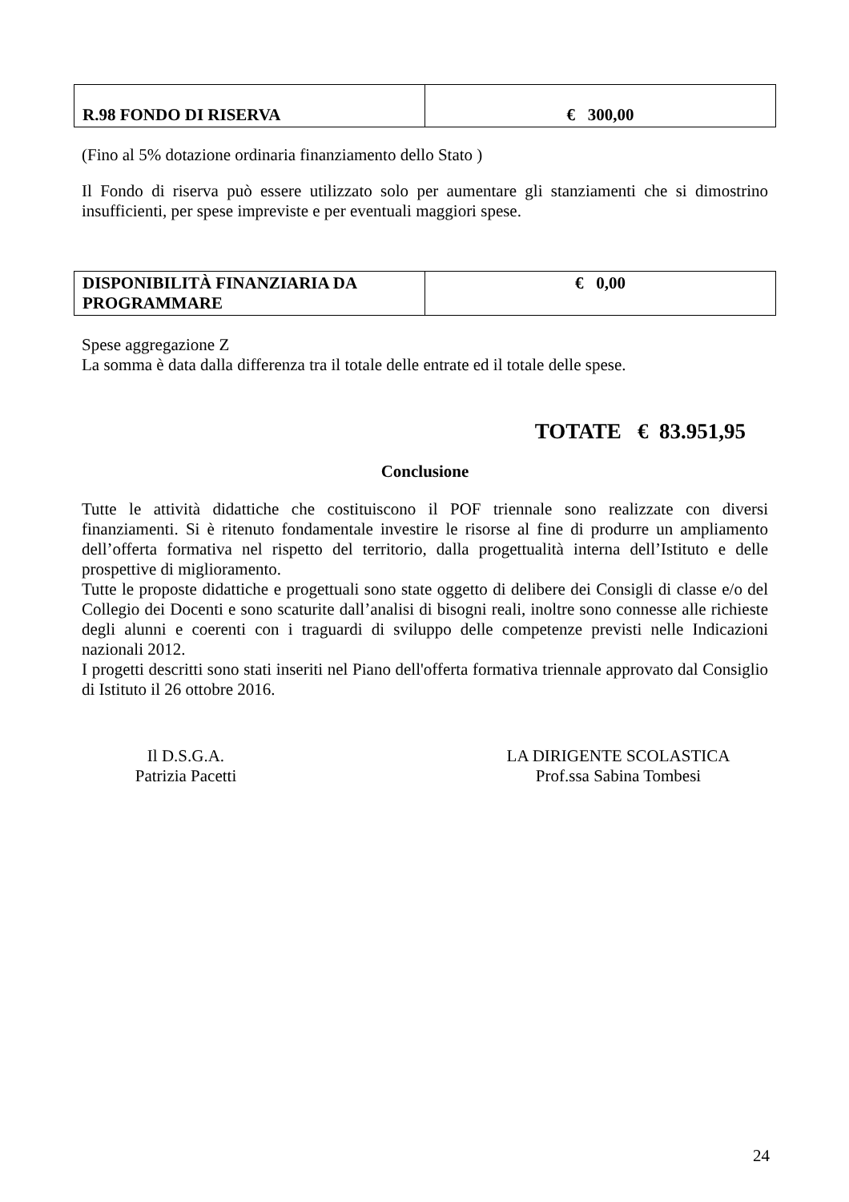| R.98 FONDO DI RISERVA | € 300,00 |
(Fino al 5% dotazione ordinaria finanziamento dello Stato )
Il Fondo di riserva può essere utilizzato solo per aumentare gli stanziamenti che si dimostrino insufficienti, per spese impreviste e per eventuali maggiori spese.
| DISPONIBILITÀ FINANZIARIA DA PROGRAMMARE | € 0,00 |
Spese aggregazione Z
La somma è data dalla differenza tra il totale delle entrate ed il totale delle spese.
TOTATE € 83.951,95
Conclusione
Tutte le attività didattiche che costituiscono il POF triennale sono realizzate con diversi finanziamenti. Si è ritenuto fondamentale investire le risorse al fine di produrre un ampliamento dell’offerta formativa nel rispetto del territorio, dalla progettualità interna dell’Istituto e delle prospettive di miglioramento.
Tutte le proposte didattiche e progettuali sono state oggetto di delibere dei Consigli di classe e/o del Collegio dei Docenti e sono scaturite dall’analisi di bisogni reali, inoltre sono connesse alle richieste degli alunni e coerenti con i traguardi di sviluppo delle competenze previsti nelle Indicazioni nazionali 2012.
I progetti descritti sono stati inseriti nel Piano dell'offerta formativa triennale approvato dal Consiglio di Istituto il 26 ottobre 2016.
Il D.S.G.A.
Patrizia Pacetti
LA DIRIGENTE SCOLASTICA
Prof.ssa Sabina Tombesi
24